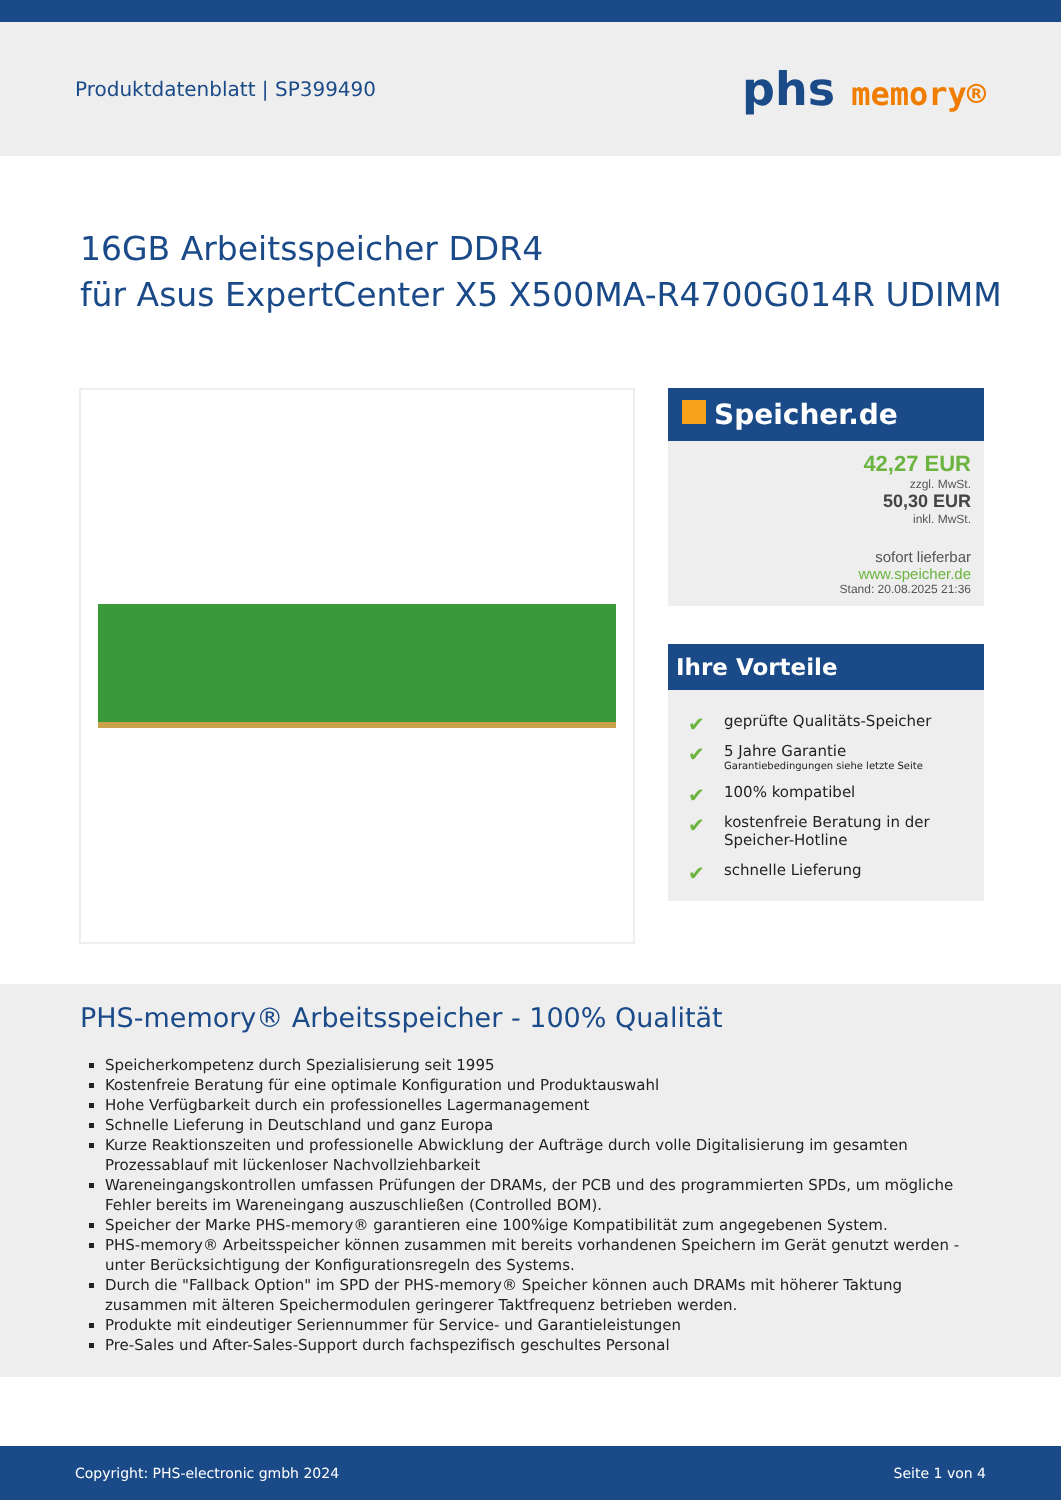Produktdatenblatt | SP399490
phs memory®
16GB Arbeitsspeicher DDR4
für Asus ExpertCenter X5 X500MA-R4700G014R UDIMM
Speicher.de
42,27 EUR
zzgl. MwSt.
50,30 EUR
inkl. MwSt.
sofort lieferbar
www.speicher.de
Stand: 20.08.2025 21:36
Ihre Vorteile
✔ geprüfte Qualitäts-Speicher
✔ 5 Jahre Garantie
Garantiebedingungen siehe letzte Seite
✔ 100% kompatibel
✔ kostenfreie Beratung in der Speicher-Hotline
✔ schnelle Lieferung
PHS-memory® Arbeitsspeicher - 100% Qualität
Speicherkompetenz durch Spezialisierung seit 1995
Kostenfreie Beratung für eine optimale Konfiguration und Produktauswahl
Hohe Verfügbarkeit durch ein professionelles Lagermanagement
Schnelle Lieferung in Deutschland und ganz Europa
Kurze Reaktionszeiten und professionelle Abwicklung der Aufträge durch volle Digitalisierung im gesamten Prozessablauf mit lückenloser Nachvollziehbarkeit
Wareneingangskontrollen umfassen Prüfungen der DRAMs, der PCB und des programmierten SPDs, um mögliche Fehler bereits im Wareneingang auszuschließen (Controlled BOM).
Speicher der Marke PHS-memory® garantieren eine 100%ige Kompatibilität zum angegebenen System.
PHS-memory® Arbeitsspeicher können zusammen mit bereits vorhandenen Speichern im Gerät genutzt werden - unter Berücksichtigung der Konfigurationsregeln des Systems.
Durch die "Fallback Option" im SPD der PHS-memory® Speicher können auch DRAMs mit höherer Taktung zusammen mit älteren Speichermodulen geringerer Taktfrequenz betrieben werden.
Produkte mit eindeutiger Seriennummer für Service- und Garantieleistungen
Pre-Sales und After-Sales-Support durch fachspezifisch geschultes Personal
Copyright: PHS-electronic gmbh 2024 Seite 1 von 4